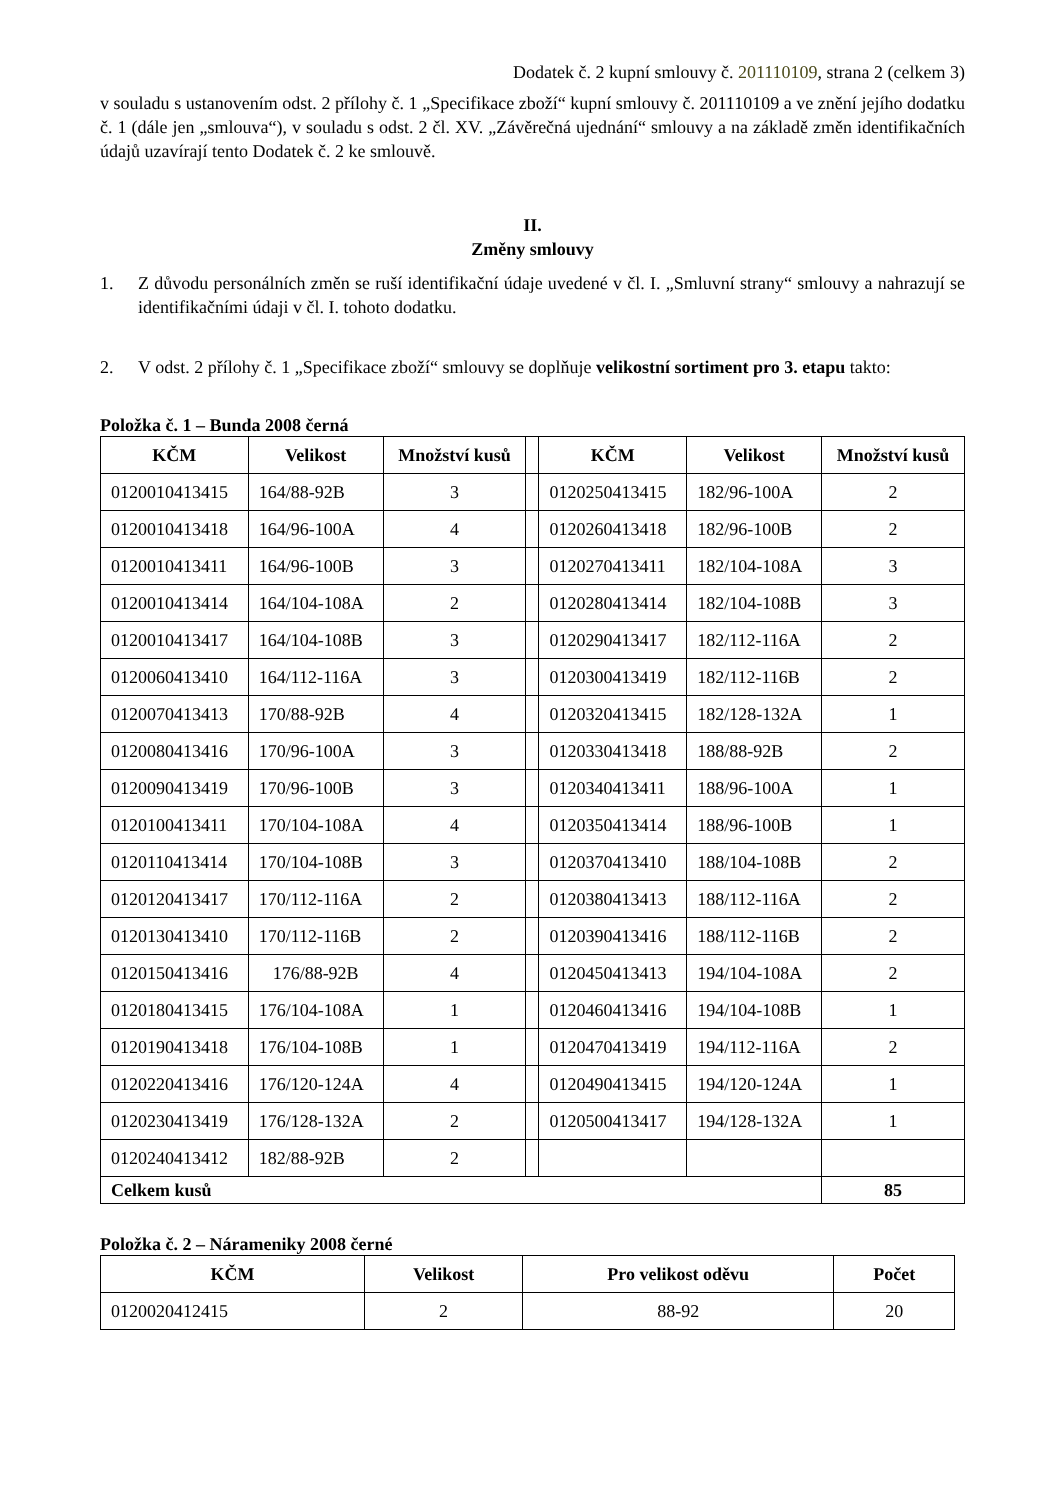Dodatek č. 2 kupní smlouvy č. 201110109, strana 2 (celkem 3)
v souladu s ustanovením odst. 2 přílohy č. 1 „Specifikace zboží“ kupní smlouvy č. 201110109 a ve znění jejího dodatku č. 1 (dále jen „smlouva“), v souladu s odst. 2 čl. XV. „Závěrečná ujednání“ smlouvy a na základě změn identifikačních údajů uzavírají tento Dodatek č. 2 ke smlouvě.
II.
Změny smlouvy
1. Z důvodu personálních změn se ruší identifikační údaje uvedené v čl. I. „Smluvní strany“ smlouvy a nahrazují se identifikačními údaji v čl. I. tohoto dodatku.
2. V odst. 2 přílohy č. 1 „Specifikace zboží“ smlouvy se doplňuje velikostní sortiment pro 3. etapu takto:
Položka č. 1 – Bunda 2008 černá
| KČM | Velikost | Množství kusů | | KČM | Velikost | Množství kusů |
| --- | --- | --- | --- | --- | --- | --- |
| 0120010413415 | 164/88-92B | 3 | | 0120250413415 | 182/96-100A | 2 |
| 0120010413418 | 164/96-100A | 4 | | 0120260413418 | 182/96-100B | 2 |
| 0120010413411 | 164/96-100B | 3 | | 0120270413411 | 182/104-108A | 3 |
| 0120010413414 | 164/104-108A | 2 | | 0120280413414 | 182/104-108B | 3 |
| 0120010413417 | 164/104-108B | 3 | | 0120290413417 | 182/112-116A | 2 |
| 0120060413410 | 164/112-116A | 3 | | 0120300413419 | 182/112-116B | 2 |
| 0120070413413 | 170/88-92B | 4 | | 0120320413415 | 182/128-132A | 1 |
| 0120080413416 | 170/96-100A | 3 | | 0120330413418 | 188/88-92B | 2 |
| 0120090413419 | 170/96-100B | 3 | | 0120340413411 | 188/96-100A | 1 |
| 0120100413411 | 170/104-108A | 4 | | 0120350413414 | 188/96-100B | 1 |
| 0120110413414 | 170/104-108B | 3 | | 0120370413410 | 188/104-108B | 2 |
| 0120120413417 | 170/112-116A | 2 | | 0120380413413 | 188/112-116A | 2 |
| 0120130413410 | 170/112-116B | 2 | | 0120390413416 | 188/112-116B | 2 |
| 0120150413416 | 176/88-92B | 4 | | 0120450413413 | 194/104-108A | 2 |
| 0120180413415 | 176/104-108A | 1 | | 0120460413416 | 194/104-108B | 1 |
| 0120190413418 | 176/104-108B | 1 | | 0120470413419 | 194/112-116A | 2 |
| 0120220413416 | 176/120-124A | 4 | | 0120490413415 | 194/120-124A | 1 |
| 0120230413419 | 176/128-132A | 2 | | 0120500413417 | 194/128-132A | 1 |
| 0120240413412 | 182/88-92B | 2 | | | | |
| Celkem kusů | | | | | | 85 |
Položka č. 2 – Náramenіky 2008 černé
| KČM | Velikost | Pro velikost oděvu | Počet |
| --- | --- | --- | --- |
| 0120020412415 | 2 | 88-92 | 20 |